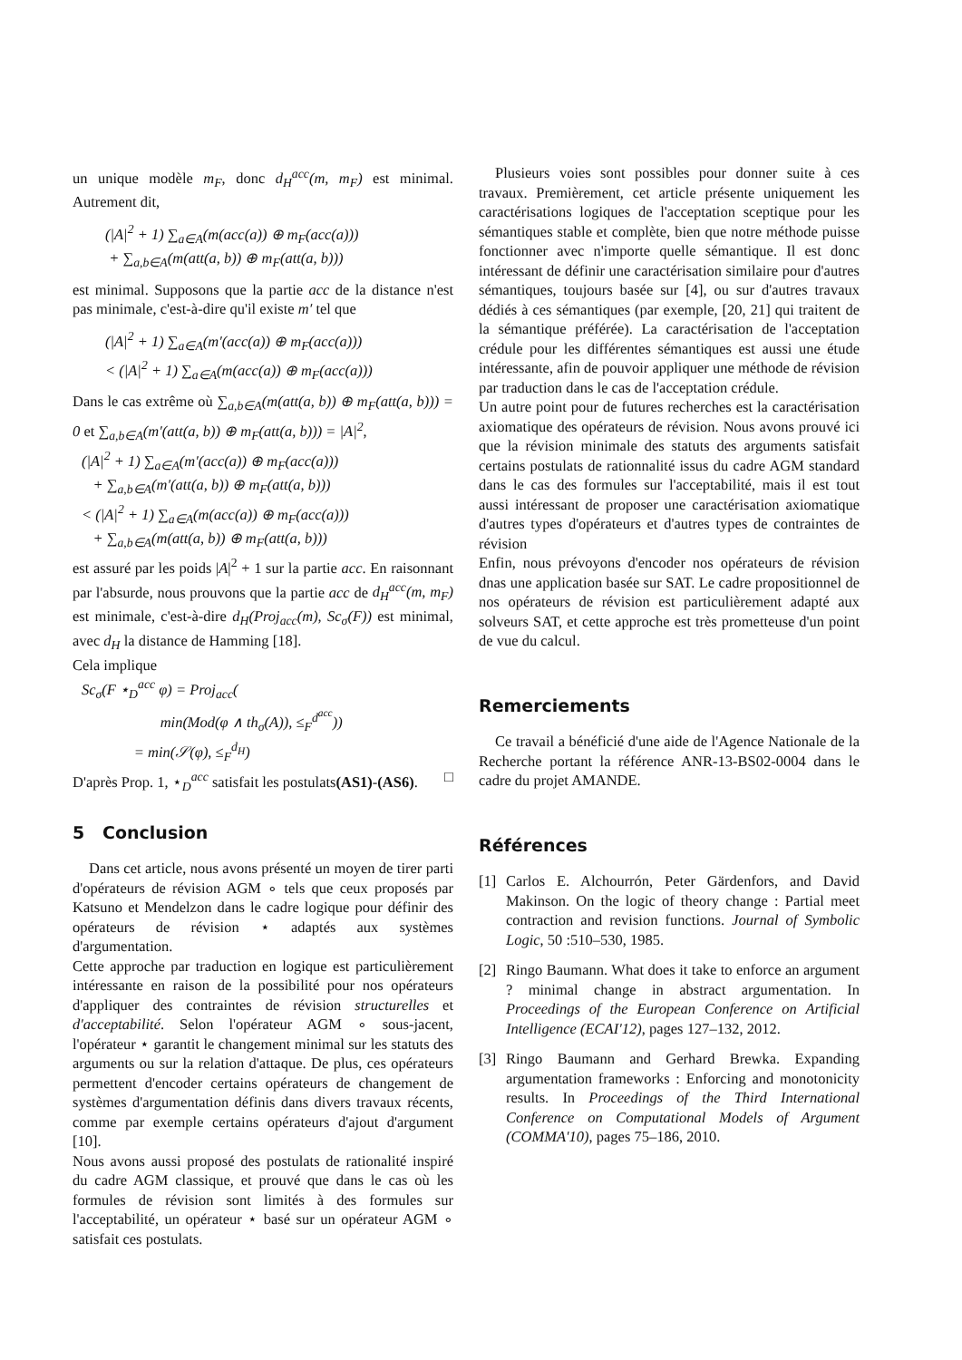un unique modèle m<sub>F</sub>, donc d<sub>H</sub><sup>acc</sup>(m, m<sub>F</sub>) est minimal. Autrement dit,
(|A|<sup>2</sup> + 1) ∑<sub>a∈A</sub>(m(acc(a)) ⊕ m<sub>F</sub>(acc(a)))
+ ∑<sub>a,b∈A</sub>(m(att(a, b)) ⊕ m<sub>F</sub>(att(a, b)))
est minimal. Supposons que la partie acc de la distance n'est pas minimale, c'est-à-dire qu'il existe m′ tel que
(|A|<sup>2</sup> + 1) ∑<sub>a∈A</sub>(m′(acc(a)) ⊕ m<sub>F</sub>(acc(a)))
< (|A|<sup>2</sup> + 1) ∑<sub>a∈A</sub>(m(acc(a)) ⊕ m<sub>F</sub>(acc(a)))
Dans le cas extrême où ∑<sub>a,b∈A</sub>(m(att(a, b)) ⊕ m<sub>F</sub>(att(a, b))) = 0 et ∑<sub>a,b∈A</sub>(m′(att(a, b)) ⊕ m<sub>F</sub>(att(a, b))) = |A|<sup>2</sup>,
(|A|<sup>2</sup> + 1) ∑<sub>a∈A</sub>(m′(acc(a)) ⊕ m<sub>F</sub>(acc(a)))
+ ∑<sub>a,b∈A</sub>(m′(att(a, b)) ⊕ m<sub>F</sub>(att(a, b)))
< (|A|<sup>2</sup> + 1) ∑<sub>a∈A</sub>(m(acc(a)) ⊕ m<sub>F</sub>(acc(a)))
+ ∑<sub>a,b∈A</sub>(m(att(a, b)) ⊕ m<sub>F</sub>(att(a, b)))
est assuré par les poids |A|<sup>2</sup> + 1 sur la partie acc. En raisonnant par l'absurde, nous prouvons que la partie acc de d<sub>H</sub><sup>acc</sup>(m, m<sub>F</sub>) est minimale, c'est-à-dire d<sub>H</sub>(Proj<sub>acc</sub>(m), Sc<sub>σ</sub>(F)) est minimal, avec d<sub>H</sub> la distance de Hamming [18].
Cela implique
Sc<sub>σ</sub>(F ⋆<sub>D</sub><sup>acc</sup> φ) = Proj<sub>acc</sub>(
min(Mod(φ ∧ th<sub>σ</sub>(A)), ≤<sub>F</sub><sup>d<sup>acc</sup></sup>))
= min(𝒮(φ), ≤<sub>F</sub><sup>d<sub>H</sub></sup>)
D'après Prop. 1, ⋆<sub>D</sub><sup>acc</sup> satisfait les postulats(AS1)-(AS6). □
5 Conclusion
Dans cet article, nous avons présenté un moyen de tirer parti d'opérateurs de révision AGM ∘ tels que ceux proposés par Katsuno et Mendelzon dans le cadre logique pour définir des opérateurs de révision ⋆ adaptés aux systèmes d'argumentation.
Cette approche par traduction en logique est particulièrement intéressante en raison de la possibilité pour nos opérateurs d'appliquer des contraintes de révision structurelles et d'acceptabilité. Selon l'opérateur AGM ∘ sous-jacent, l'opérateur ⋆ garantit le changement minimal sur les statuts des arguments ou sur la relation d'attaque. De plus, ces opérateurs permettent d'encoder certains opérateurs de changement de systèmes d'argumentation définis dans divers travaux récents, comme par exemple certains opérateurs d'ajout d'argument [10].
Nous avons aussi proposé des postulats de rationalité inspiré du cadre AGM classique, et prouvé que dans le cas où les formules de révision sont limités à des formules sur l'acceptabilité, un opérateur ⋆ basé sur un opérateur AGM ∘ satisfait ces postulats.
Plusieurs voies sont possibles pour donner suite à ces travaux. Premièrement, cet article présente uniquement les caractérisations logiques de l'acceptation sceptique pour les sémantiques stable et complète, bien que notre méthode puisse fonctionner avec n'importe quelle sémantique. Il est donc intéressant de définir une caractérisation similaire pour d'autres sémantiques, toujours basée sur [4], ou sur d'autres travaux dédiés à ces sémantiques (par exemple, [20, 21] qui traitent de la sémantique préférée). La caractérisation de l'acceptation crédule pour les différentes sémantiques est aussi une étude intéressante, afin de pouvoir appliquer une méthode de révision par traduction dans le cas de l'acceptation crédule.
Un autre point pour de futures recherches est la caractérisation axiomatique des opérateurs de révision. Nous avons prouvé ici que la révision minimale des statuts des arguments satisfait certains postulats de rationnalité issus du cadre AGM standard dans le cas des formules sur l'acceptabilité, mais il est tout aussi intéressant de proposer une caractérisation axiomatique d'autres types d'opérateurs et d'autres types de contraintes de révision
Enfin, nous prévoyons d'encoder nos opérateurs de révision dnas une application basée sur SAT. Le cadre propositionnel de nos opérateurs de révision est particulièrement adapté aux solveurs SAT, et cette approche est très prometteuse d'un point de vue du calcul.
Remerciements
Ce travail a bénéficié d'une aide de l'Agence Nationale de la Recherche portant la référence ANR-13-BS02-0004 dans le cadre du projet AMANDE.
Références
[1]
Carlos E. Alchourrón, Peter Gärdenfors, and David Makinson. On the logic of theory change : Partial meet contraction and revision functions. Journal of Symbolic Logic, 50 :510–530, 1985.
[2]
Ringo Baumann. What does it take to enforce an argument ? minimal change in abstract argumentation. In Proceedings of the European Conference on Artificial Intelligence (ECAI'12), pages 127–132, 2012.
[3]
Ringo Baumann and Gerhard Brewka. Expanding argumentation frameworks : Enforcing and monotonicity results. In Proceedings of the Third International Conference on Computational Models of Argument (COMMA'10), pages 75–186, 2010.